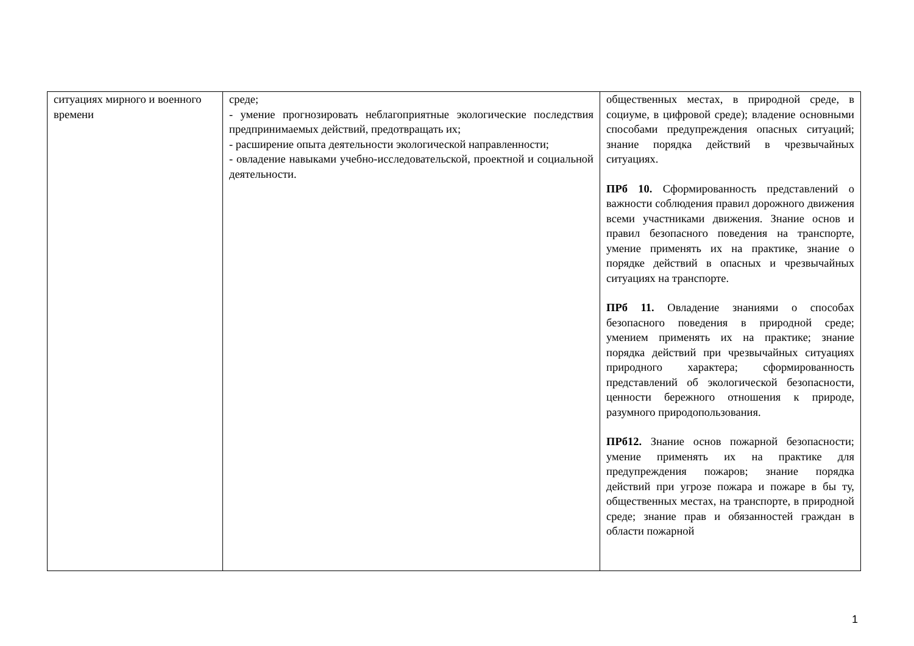| ситуациях мирного и военного времени | среде; - умение прогнозировать неблагоприятные экологические последствия предпринимаемых действий, предотвращать их; - расширение опыта деятельности экологической направленности; - овладение навыками учебно-исследовательской, проектной и социальной деятельности. | общественных местах, в природной среде, в социуме, в цифровой среде); владение основными способами предупреждения опасных ситуаций; знание порядка действий в чрезвычайных ситуациях. ПРб 10. Сформированность представлений о важности соблюдения правил дорожного движения всеми участниками движения. Знание основ и правил безопасного поведения на транспорте, умение применять их на практике, знание о порядке действий в опасных и чрезвычайных ситуациях на транспорте. ПРб 11. Овладение знаниями о способах безопасного поведения в природной среде; умением применять их на практике; знание порядка действий при чрезвычайных ситуациях природного характера; сформированность представлений об экологической безопасности, ценности бережного отношения к природе, разумного природопользования. ПРб12. Знание основ пожарной безопасности; умение применять их на практике для предупреждения пожаров; знание порядка действий при угрозе пожара и пожаре в бы ту, общественных местах, на транспорте, в природной среде; знание прав и обязанностей граждан в области пожарной |
1